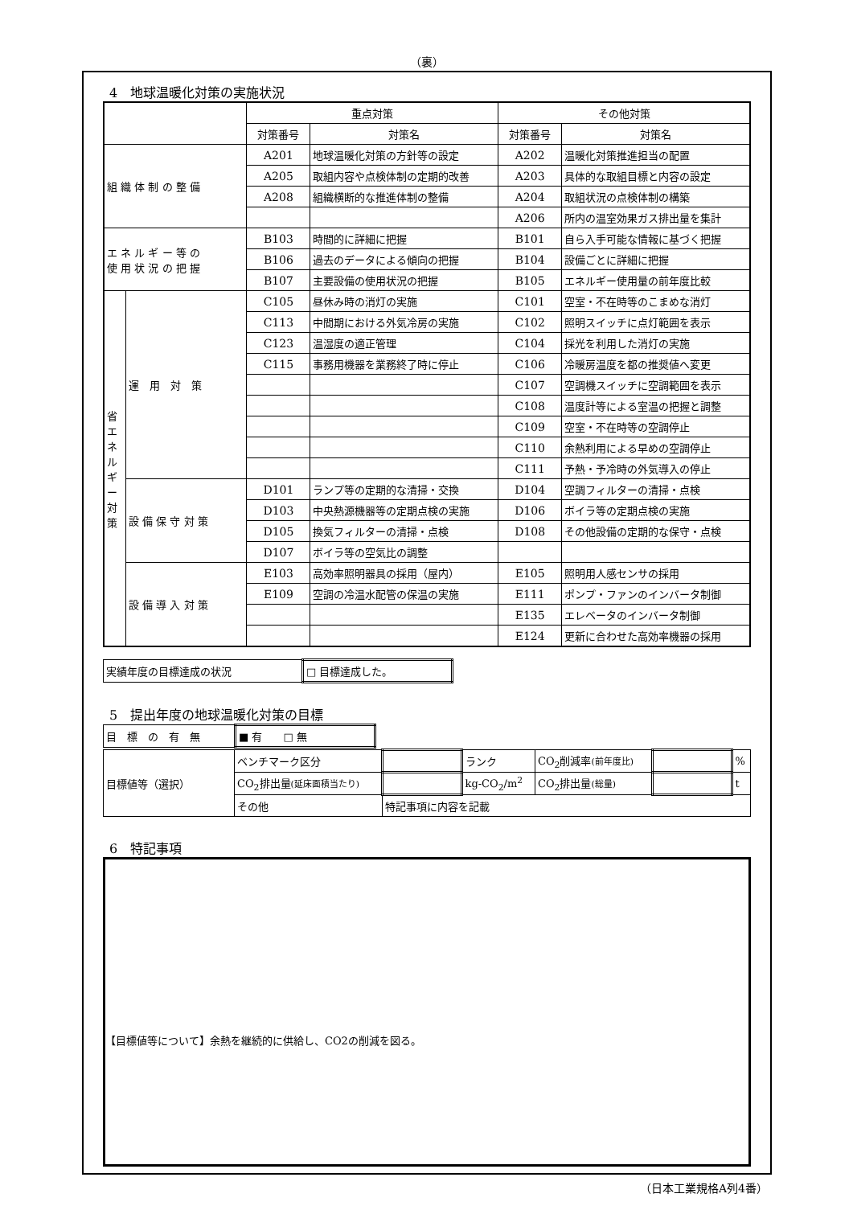（裏）
4　地球温暖化対策の実施状況
| | | 重点対策 | | その他対策 | |
| --- | --- | --- | --- | --- | --- |
| | | 対策番号 | 対策名 | 対策番号 | 対策名 |
| 組 織 体 制 の 整 備 | | A201 | 地球温暖化対策の方針等の設定 | A202 | 温暖化対策推進担当の配置 |
| | | A205 | 取組内容や点検体制の定期的改善 | A203 | 具体的な取組目標と内容の設定 |
| | | A208 | 組織横断的な推進体制の整備 | A204 | 取組状況の点検体制の構築 |
| | | | | A206 | 所内の温室効果ガス排出量を集計 |
| エ ネ ル ギ ー 等 の 使 用 状 況 の 把 握 | | B103 | 時間的に詳細に把握 | B101 | 自ら入手可能な情報に基づく把握 |
| | | B106 | 過去のデータによる傾向の把握 | B104 | 設備ごとに詳細に把握 |
| | | B107 | 主要設備の使用状況の把握 | B105 | エネルギー使用量の前年度比較 |
| 省 エ ネ ル ギ ー 対 策 | 運 用 対 策 | C105 | 昼休み時の消灯の実施 | C101 | 空室・不在時等のこまめな消灯 |
| | | C113 | 中間期における外気冷房の実施 | C102 | 照明スイッチに点灯範囲を表示 |
| | | C123 | 温湿度の適正管理 | C104 | 採光を利用した消灯の実施 |
| | | C115 | 事務用機器を業務終了時に停止 | C106 | 冷暖房温度を都の推奨値へ変更 |
| | | | | C107 | 空調機スイッチに空調範囲を表示 |
| | | | | C108 | 温度計等による室温の把握と調整 |
| | | | | C109 | 空室・不在時等の空調停止 |
| | | | | C110 | 余熱利用による早めの空調停止 |
| | | | | C111 | 予熱・予冷時の外気導入の停止 |
| | 設 備 保 守 対 策 | D101 | ランプ等の定期的な清掃・交換 | D104 | 空調フィルターの清掃・点検 |
| | | D103 | 中央熱源機器等の定期点検の実施 | D106 | ボイラ等の定期点検の実施 |
| | | D105 | 換気フィルターの清掃・点検 | D108 | その他設備の定期的な保守・点検 |
| | | D107 | ボイラ等の空気比の調整 | | |
| | 設 備 導 入 対 策 | E103 | 高効率照明器具の採用（屋内） | E105 | 照明用人感センサの採用 |
| | | E109 | 空調の冷温水配管の保温の実施 | E111 | ポンプ・ファンのインバータ制御 |
| | | | | E135 | エレベータのインバータ制御 |
| | | | | E124 | 更新に合わせた高効率機器の採用 |
| 実績年度の目標達成の状況 | □ 目標達成した。 |
5　提出年度の地球温暖化対策の目標
| 目 標 の 有 無 | ■ 有 □ 無 |
| 目標値等（選択） | ベンチマーク区分 | | ランク | CO<sub>2</sub>削減率 (前年度比) | | % |
| | CO<sub>2</sub>排出量 (延床面積当たり) | | kg-CO<sub>2</sub>/m<sup>2</sup> | CO<sub>2</sub>排出量 (総量) | | t |
| | その他 | 特記事項に内容を記載 | | | | |
6　特記事項
【目標値等について】余熱を継続的に供給し、CO2の削減を図る。
（日本工業規格A列4番）